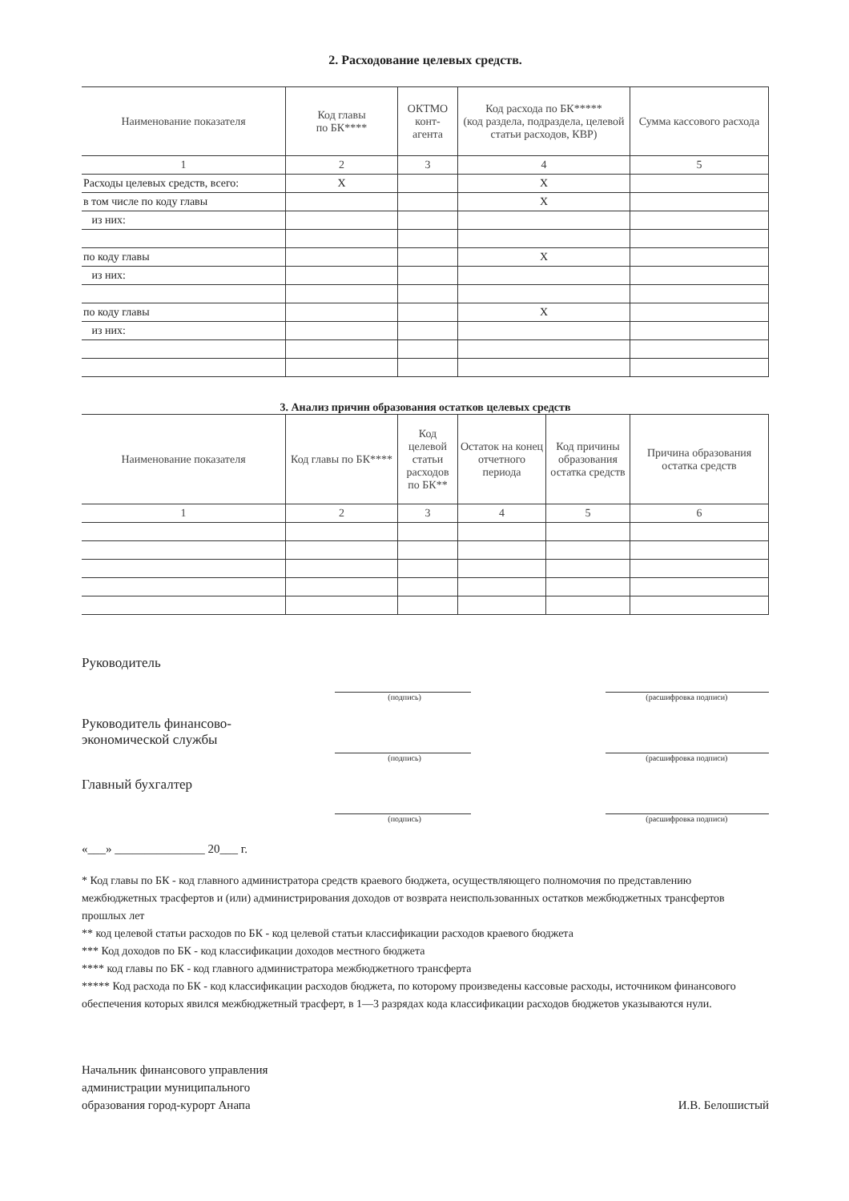2. Расходование целевых средств.
| Наименование показателя | Код главы по БК**** | ОКТМО конт- агента | Код расхода по БК***** (код раздела, подраздела, целевой статьи расходов, КВР) | Сумма кассового расхода |
| --- | --- | --- | --- | --- |
| 1 | 2 | 3 | 4 | 5 |
| Расходы целевых средств, всего: | X | | X | |
| в том числе по коду главы | | | X | |
| из них: | | | | |
| по коду главы | | | X | |
| из них: | | | | |
| по коду главы | | | X | |
| из них: | | | | |
3. Анализ причин образования остатков целевых средств
| Наименование показателя | Код главы по БК**** | Код целевой статьи расходов по БК** | Остаток на конец отчетного периода | Код причины образования остатка средств | Причина образования остатка средств |
| --- | --- | --- | --- | --- | --- |
| 1 | 2 | 3 | 4 | 5 | 6 |
Руководитель
(подпись) (расшифровка подписи)
Руководитель финансово-
экономической службы
(подпись) (расшифровка подписи)
Главный бухгалтер
(подпись) (расшифровка подписи)
«___» _______________ 20___ г.
* Код главы по БК - код главного администратора средств краевого бюджета, осуществляющего полномочия по представлению межбюджетных трасфертов и (или) администрирования доходов от возврата неиспользованных остатков межбюджетных трансфертов прошлых лет
** код целевой статьи расходов по БК - код целевой статьи классификации расходов краевого бюджета
*** Код доходов по БК - код классификации доходов местного бюджета
**** код главы по БК - код главного администратора межбюджетного трансферта
***** Код расхода по БК - код классификации расходов бюджета, по которому произведены кассовые расходы, источником финансового обеспечения которых явился межбюджетный трасферт, в 1—3 разрядах кода классификации расходов бюджетов указываются нули.
Начальник финансового управления
администрации муниципального
образования город-курорт Анапа
И.В. Белошистый